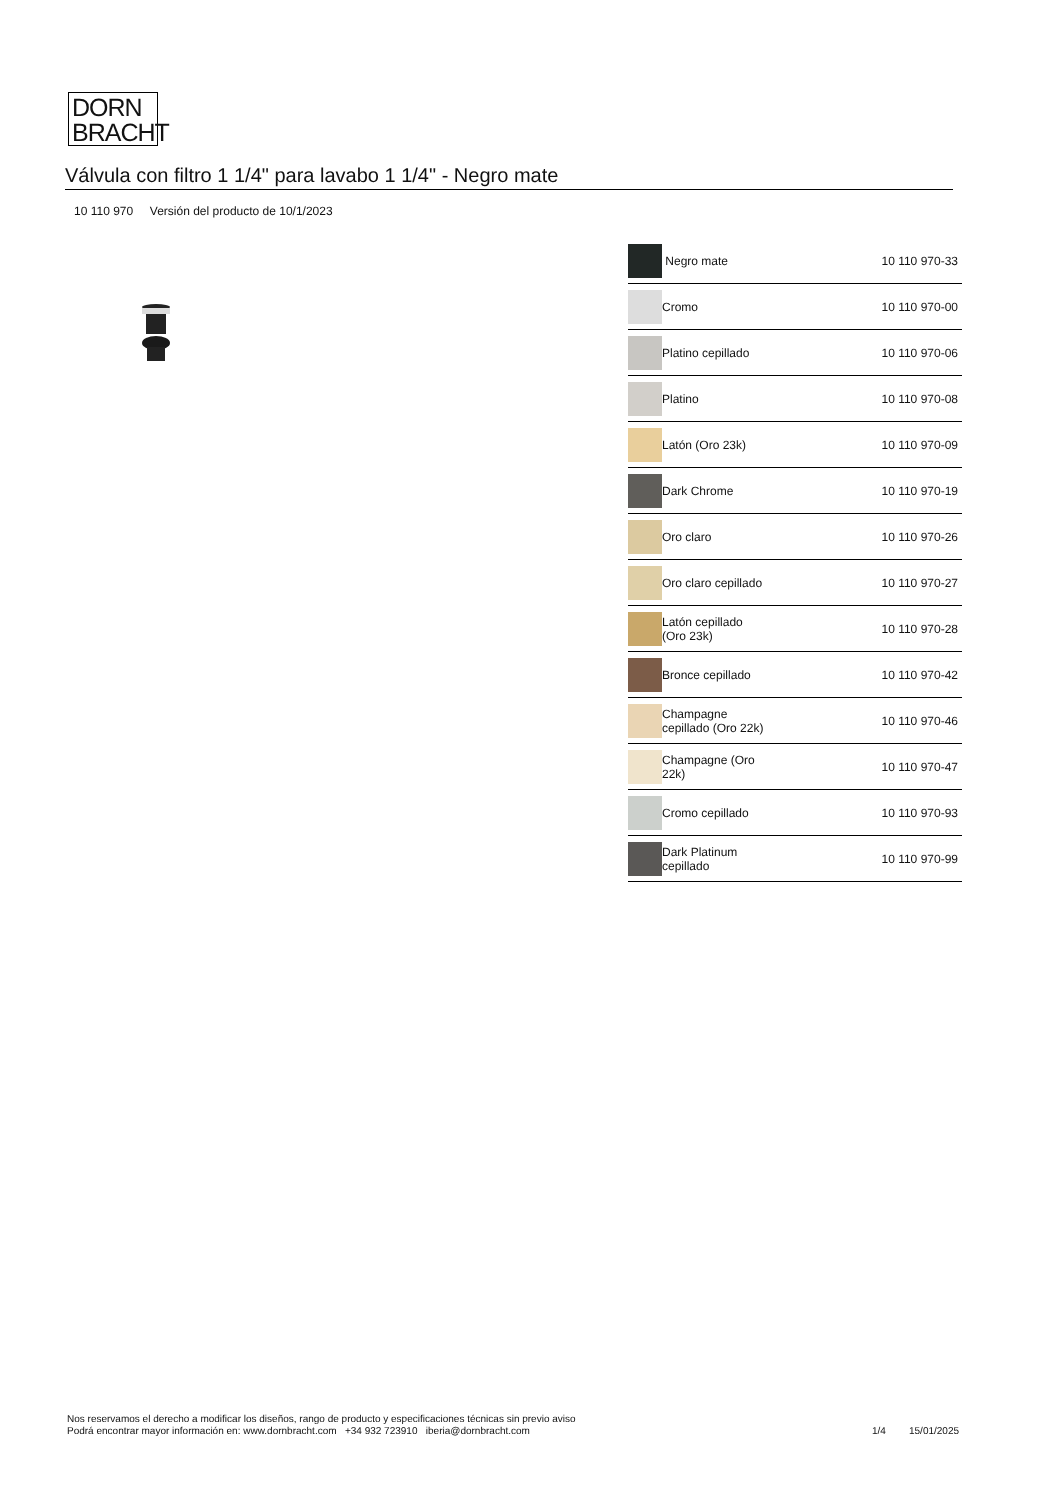DORN
BRACHT
Válvula con filtro 1 1/4" para lavabo 1 1/4" - Negro mate
10 110 970 Versión del producto de 10/1/2023
| | Negro mate | 10 110 970-33 |
| | Cromo | 10 110 970-00 |
| | Platino cepillado | 10 110 970-06 |
| | Platino | 10 110 970-08 |
| | Latón (Oro 23k) | 10 110 970-09 |
| | Dark Chrome | 10 110 970-19 |
| | Oro claro | 10 110 970-26 |
| | Oro claro cepillado | 10 110 970-27 |
| | Latón cepillado (Oro 23k) | 10 110 970-28 |
| | Bronce cepillado | 10 110 970-42 |
| | Champagne cepillado (Oro 22k) | 10 110 970-46 |
| | Champagne (Oro 22k) | 10 110 970-47 |
| | Cromo cepillado | 10 110 970-93 |
| | Dark Platinum cepillado | 10 110 970-99 |
Nos reservamos el derecho a modificar los diseños, rango de producto y especificaciones técnicas sin previo aviso
Podrá encontrar mayor información en: www.dornbracht.com +34 932 723910 iberia@dornbracht.com
1/4 15/01/2025